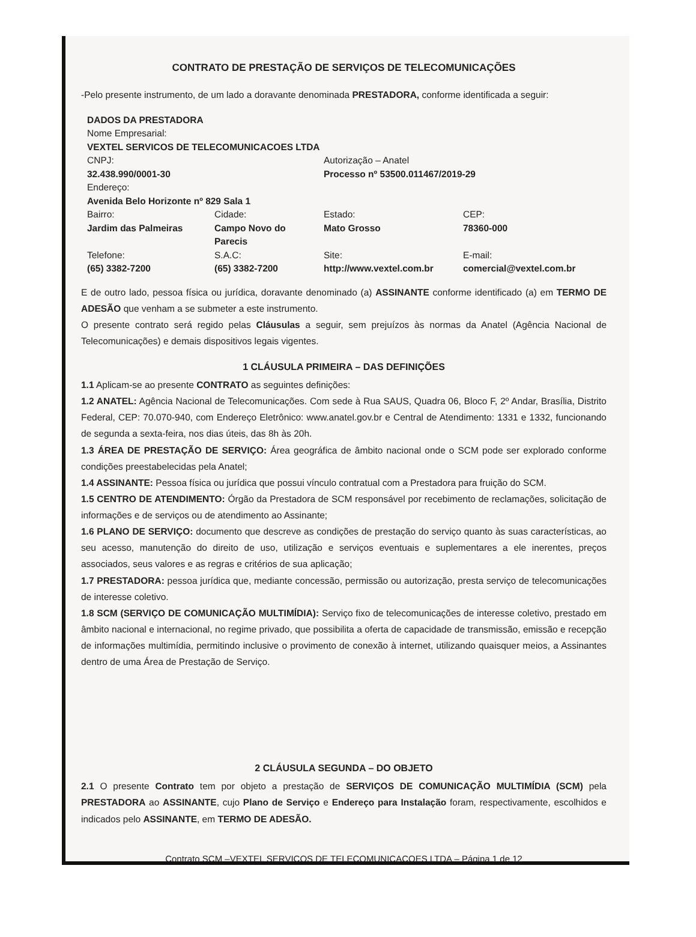CONTRATO DE PRESTAÇÃO DE SERVIÇOS DE TELECOMUNICAÇÕES
-Pelo presente instrumento, de um lado a doravante denominada PRESTADORA, conforme identificada a seguir:
| DADOS DA PRESTADORA | | | |
| Nome Empresarial: | | | |
| VEXTEL SERVICOS DE TELECOMUNICACOES LTDA | | | |
| CNPJ: 32.438.990/0001-30 | | Autorização – Anatel Processo nº 53500.011467/2019-29 | |
| Endereço: Avenida Belo Horizonte nº 829 Sala 1 | | | |
| Bairro: Jardim das Palmeiras | Cidade: Campo Novo do Parecis | Estado: Mato Grosso | CEP: 78360-000 |
| Telefone: (65) 3382-7200 | S.A.C: (65) 3382-7200 | Site: http://www.vextel.com.br | E-mail: comercial@vextel.com.br |
E de outro lado, pessoa física ou jurídica, doravante denominado (a) ASSINANTE conforme identificado (a) em TERMO DE ADESÃO que venham a se submeter a este instrumento.
O presente contrato será regido pelas Cláusulas a seguir, sem prejuízos às normas da Anatel (Agência Nacional de Telecomunicações) e demais dispositivos legais vigentes.
1 CLÁUSULA PRIMEIRA – DAS DEFINIÇÕES
1.1 Aplicam-se ao presente CONTRATO as seguintes definições:
1.2 ANATEL: Agência Nacional de Telecomunicações. Com sede à Rua SAUS, Quadra 06, Bloco F, 2º Andar, Brasília, Distrito Federal, CEP: 70.070-940, com Endereço Eletrônico: www.anatel.gov.br e Central de Atendimento: 1331 e 1332, funcionando de segunda a sexta-feira, nos dias úteis, das 8h às 20h.
1.3 ÁREA DE PRESTAÇÃO DE SERVIÇO: Área geográfica de âmbito nacional onde o SCM pode ser explorado conforme condições preestabelecidas pela Anatel;
1.4 ASSINANTE: Pessoa física ou jurídica que possui vínculo contratual com a Prestadora para fruição do SCM.
1.5 CENTRO DE ATENDIMENTO: Órgão da Prestadora de SCM responsável por recebimento de reclamações, solicitação de informações e de serviços ou de atendimento ao Assinante;
1.6 PLANO DE SERVIÇO: documento que descreve as condições de prestação do serviço quanto às suas características, ao seu acesso, manutenção do direito de uso, utilização e serviços eventuais e suplementares a ele inerentes, preços associados, seus valores e as regras e critérios de sua aplicação;
1.7 PRESTADORA: pessoa jurídica que, mediante concessão, permissão ou autorização, presta serviço de telecomunicações de interesse coletivo.
1.8 SCM (SERVIÇO DE COMUNICAÇÃO MULTIMÍDIA): Serviço fixo de telecomunicações de interesse coletivo, prestado em âmbito nacional e internacional, no regime privado, que possibilita a oferta de capacidade de transmissão, emissão e recepção de informações multimídia, permitindo inclusive o provimento de conexão à internet, utilizando quaisquer meios, a Assinantes dentro de uma Área de Prestação de Serviço.
2 CLÁUSULA SEGUNDA – DO OBJETO
2.1 O presente Contrato tem por objeto a prestação de SERVIÇOS DE COMUNICAÇÃO MULTIMÍDIA (SCM) pela PRESTADORA ao ASSINANTE, cujo Plano de Serviço e Endereço para Instalação foram, respectivamente, escolhidos e indicados pelo ASSINANTE, em TERMO DE ADESÃO.
Contrato SCM –VEXTEL SERVICOS DE TELECOMUNICACOES LTDA – Página 1 de 12